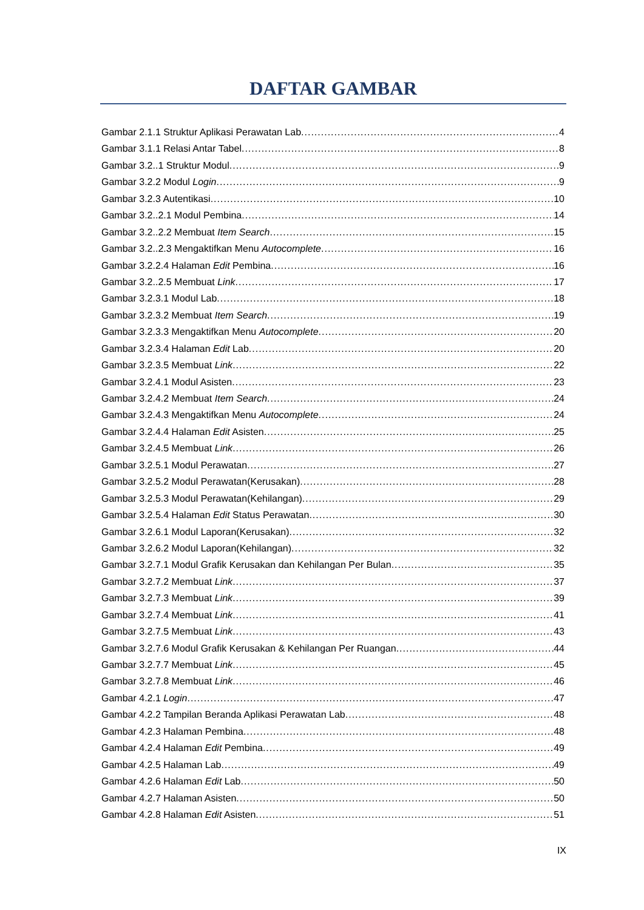DAFTAR GAMBAR
Gambar 2.1.1 Struktur Aplikasi Perawatan Lab 4
Gambar 3.1.1 Relasi Antar Tabel 8
Gambar 3.2..1 Struktur Modul 9
Gambar 3.2.2 Modul Login 9
Gambar 3.2.3 Autentikasi 10
Gambar 3.2..2.1 Modul Pembina 14
Gambar 3.2..2.2 Membuat Item Search 15
Gambar 3.2..2.3 Mengaktifkan Menu Autocomplete 16
Gambar 3.2.2.4 Halaman Edit Pembina 16
Gambar 3.2..2.5 Membuat Link 17
Gambar 3.2.3.1 Modul Lab 18
Gambar 3.2.3.2 Membuat Item Search 19
Gambar 3.2.3.3 Mengaktifkan Menu Autocomplete 20
Gambar 3.2.3.4 Halaman Edit Lab 20
Gambar 3.2.3.5 Membuat Link 22
Gambar 3.2.4.1 Modul Asisten 23
Gambar 3.2.4.2 Membuat Item Search 24
Gambar 3.2.4.3 Mengaktifkan Menu Autocomplete 24
Gambar 3.2.4.4 Halaman Edit Asisten 25
Gambar 3.2.4.5 Membuat Link 26
Gambar 3.2.5.1 Modul Perawatan 27
Gambar 3.2.5.2 Modul Perawatan(Kerusakan) 28
Gambar 3.2.5.3 Modul Perawatan(Kehilangan) 29
Gambar 3.2.5.4 Halaman Edit Status Perawatan 30
Gambar 3.2.6.1 Modul Laporan(Kerusakan) 32
Gambar 3.2.6.2 Modul Laporan(Kehilangan) 32
Gambar 3.2.7.1 Modul Grafik Kerusakan dan Kehilangan Per Bulan 35
Gambar 3.2.7.2 Membuat Link 37
Gambar 3.2.7.3 Membuat Link 39
Gambar 3.2.7.4 Membuat Link 41
Gambar 3.2.7.5 Membuat Link 43
Gambar 3.2.7.6 Modul Grafik Kerusakan & Kehilangan Per Ruangan 44
Gambar 3.2.7.7 Membuat Link 45
Gambar 3.2.7.8 Membuat Link 46
Gambar 4.2.1 Login 47
Gambar 4.2.2 Tampilan Beranda Aplikasi Perawatan Lab 48
Gambar 4.2.3 Halaman Pembina 48
Gambar 4.2.4 Halaman Edit Pembina 49
Gambar 4.2.5 Halaman Lab 49
Gambar 4.2.6 Halaman Edit Lab 50
Gambar 4.2.7 Halaman Asisten 50
Gambar 4.2.8 Halaman Edit Asisten 51
IX